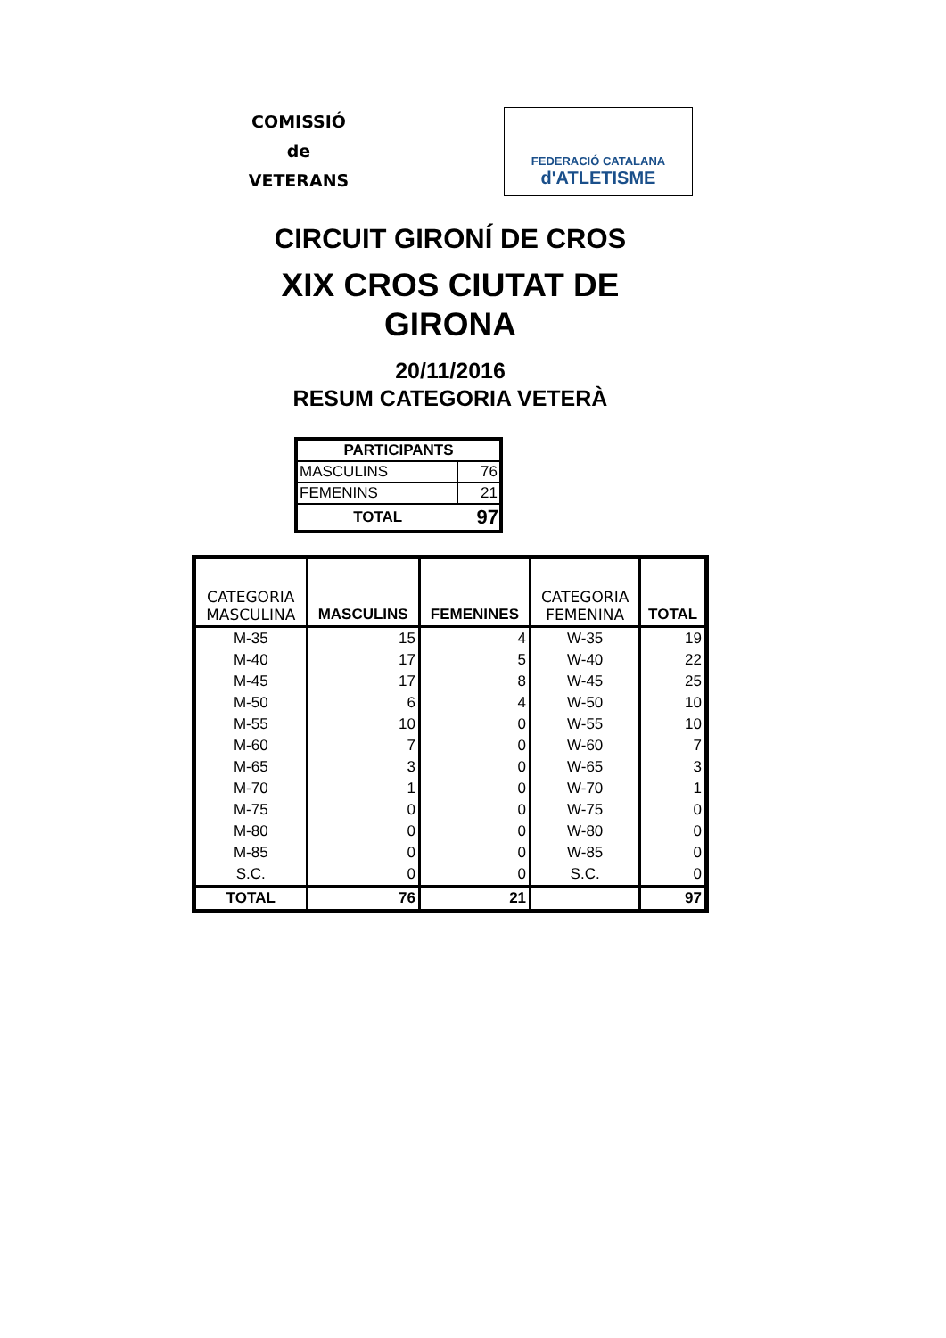COMISSIÓ
de
VETERANS
FEDERACIÓ CATALANA
d'ATLETISME
CIRCUIT GIRONÍ DE CROS
XIX CROS CIUTAT DE
GIRONA
20/11/2016
RESUM CATEGORIA VETERÀ
| PARTICIPANTS | |
| --- | --- |
| MASCULINS | 76 |
| FEMENINS | 21 |
| TOTAL | 97 |
| CATEGORIA MASCULINA | MASCULINS | FEMENINES | CATEGORIA FEMENINA | TOTAL |
| --- | --- | --- | --- | --- |
| M-35 | 15 | 4 | W-35 | 19 |
| M-40 | 17 | 5 | W-40 | 22 |
| M-45 | 17 | 8 | W-45 | 25 |
| M-50 | 6 | 4 | W-50 | 10 |
| M-55 | 10 | 0 | W-55 | 10 |
| M-60 | 7 | 0 | W-60 | 7 |
| M-65 | 3 | 0 | W-65 | 3 |
| M-70 | 1 | 0 | W-70 | 1 |
| M-75 | 0 | 0 | W-75 | 0 |
| M-80 | 0 | 0 | W-80 | 0 |
| M-85 | 0 | 0 | W-85 | 0 |
| S.C. | 0 | 0 | S.C. | 0 |
| TOTAL | 76 | 21 | | 97 |